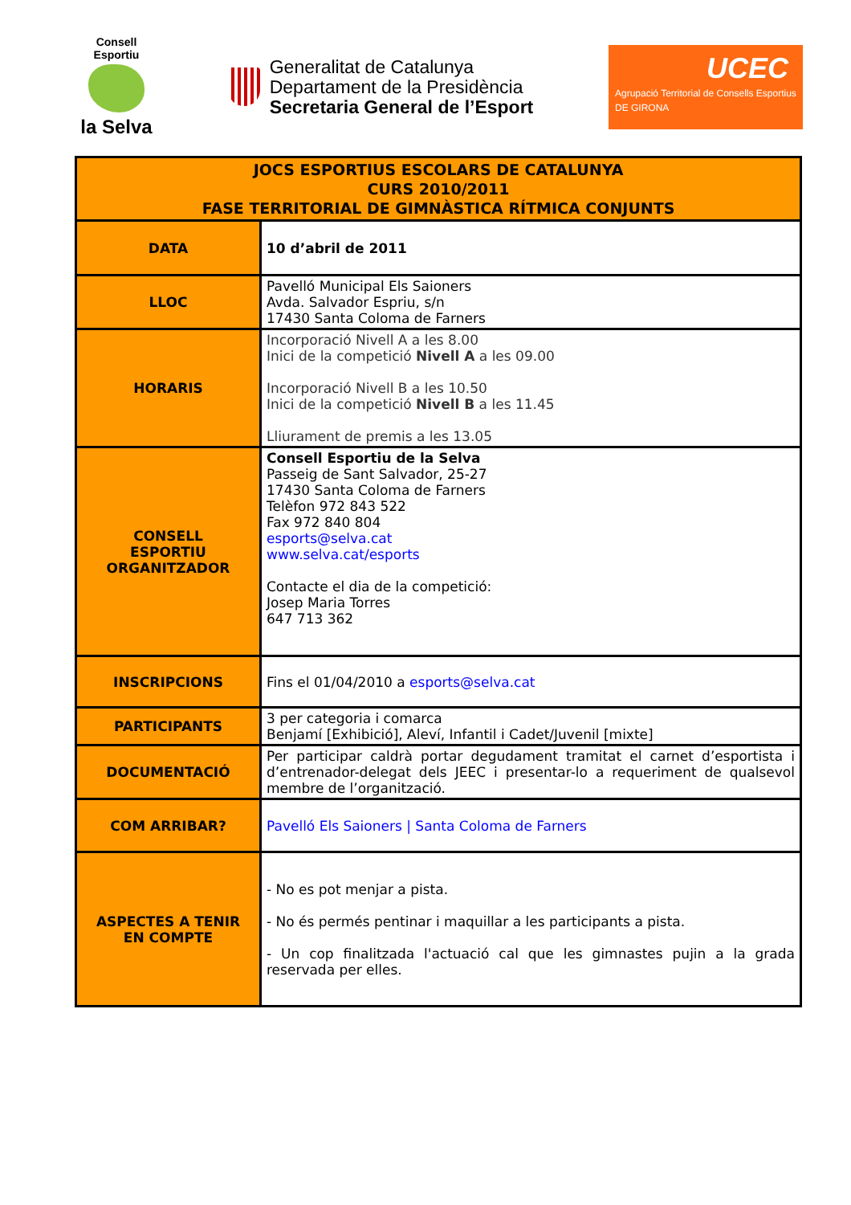Consell Esportiu
la Selva
Generalitat de Catalunya
Departament de la Presidència
Secretaria General de l’Esport
UCEC
Agrupació Territorial de Consells Esportius
DE GIRONA
| JOCS ESPORTIUS ESCOLARS DE CATALUNYA CURS 2010/2011 FASE TERRITORIAL DE GIMNÀSTICA RÍTMICA CONJUNTS | |
| --- | --- |
| DATA | 10 d’abril de 2011 |
| LLOC | Pavelló Municipal Els Saioners Avda. Salvador Espriu, s/n 17430 Santa Coloma de Farners |
| HORARIS | Incorporació Nivell A a les 8.00 Inici de la competició Nivell A a les 09.00 Incorporació Nivell B a les 10.50 Inici de la competició Nivell B a les 11.45 Lliurament de premis a les 13.05 |
| CONSELL ESPORTIU ORGANITZADOR | Consell Esportiu de la Selva Passeig de Sant Salvador, 25-27 17430 Santa Coloma de Farners Telèfon 972 843 522 Fax 972 840 804 esports@selva.cat www.selva.cat/esports Contacte el dia de la competició: Josep Maria Torres 647 713 362 |
| INSCRIPCIONS | Fins el 01/04/2010 a esports@selva.cat |
| PARTICIPANTS | 3 per categoria i comarca Benjamí [Exhibició], Aleví, Infantil i Cadet/Juvenil [mixte] |
| DOCUMENTACIÓ | Per participar caldrà portar degudament tramitat el carnet d’esportista i d’entrenador-delegat dels JEEC i presentar-lo a requeriment de qualsevol membre de l’organització. |
| COM ARRIBAR? | Pavelló Els Saioners / Santa Coloma de Farners |
| ASPECTES A TENIR EN COMPTE | - No es pot menjar a pista. - No és permés pentinar i maquillar a les participants a pista. - Un cop finalitzada l'actuació cal que les gimnastes pujin a la grada reservada per elles. |